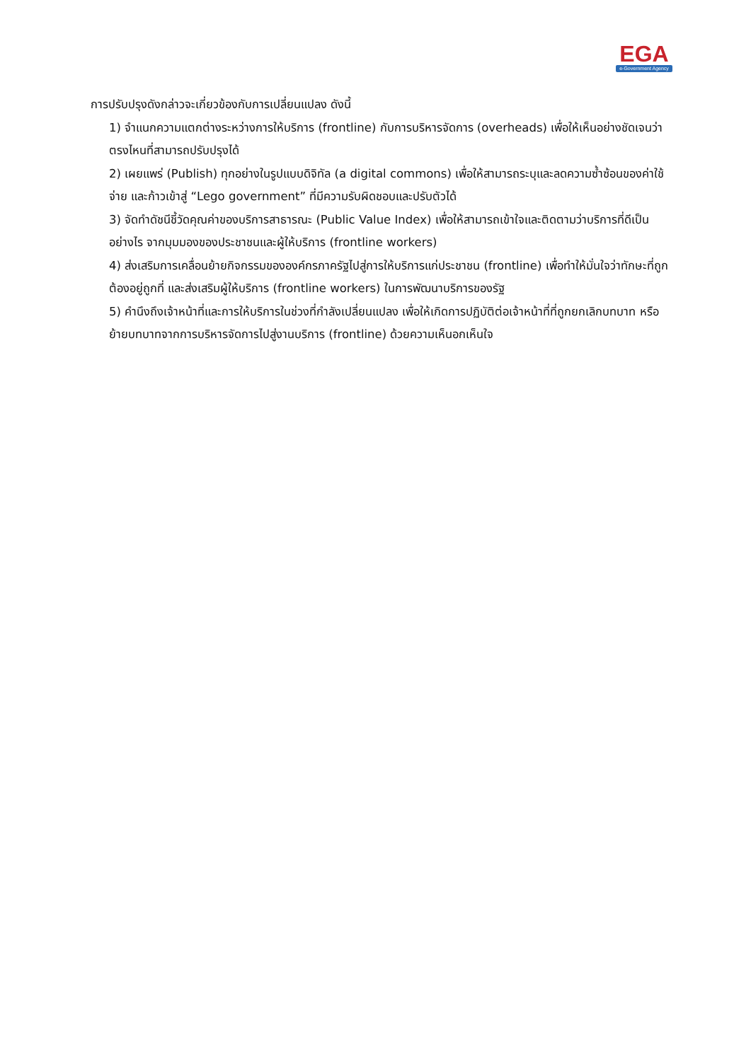EGA
e-Government Agency
การปรับปรุงดังกล่าวจะเกี่ยวข้องกับการเปลี่ยนแปลง ดังนี้
1) จำแนกความแตกต่างระหว่างการให้บริการ (frontline) กับการบริหารจัดการ (overheads) เพื่อให้เห็นอย่างชัดเจนว่าตรงไหนที่สามารถปรับปรุงได้
2) เผยแพร่ (Publish) ทุกอย่างในรูปแบบดิจิทัล (a digital commons) เพื่อให้สามารถระบุและลดความซ้ำซ้อนของค่าใช้จ่าย และก้าวเข้าสู่ “Lego government” ที่มีความรับผิดชอบและปรับตัวได้
3) จัดทำดัชนีชี้วัดคุณค่าของบริการสาธารณะ (Public Value Index) เพื่อให้สามารถเข้าใจและติดตามว่าบริการที่ดีเป็นอย่างไร จากมุมมองของประชาชนและผู้ให้บริการ (frontline workers)
4) ส่งเสริมการเคลื่อนย้ายกิจกรรมขององค์กรภาครัฐไปสู่การให้บริการแก่ประชาชน (frontline) เพื่อทำให้มั่นใจว่าทักษะที่ถูกต้องอยู่ถูกที่ และส่งเสริมผู้ให้บริการ (frontline workers) ในการพัฒนาบริการของรัฐ
5) คำนึงถึงเจ้าหน้าที่และการให้บริการในช่วงที่กำลังเปลี่ยนแปลง เพื่อให้เกิดการปฏิบัติต่อเจ้าหน้าที่ที่ถูกยกเลิกบทบาท หรือย้ายบทบาทจากการบริหารจัดการไปสู่งานบริการ (frontline) ด้วยความเห็นอกเห็นใจ